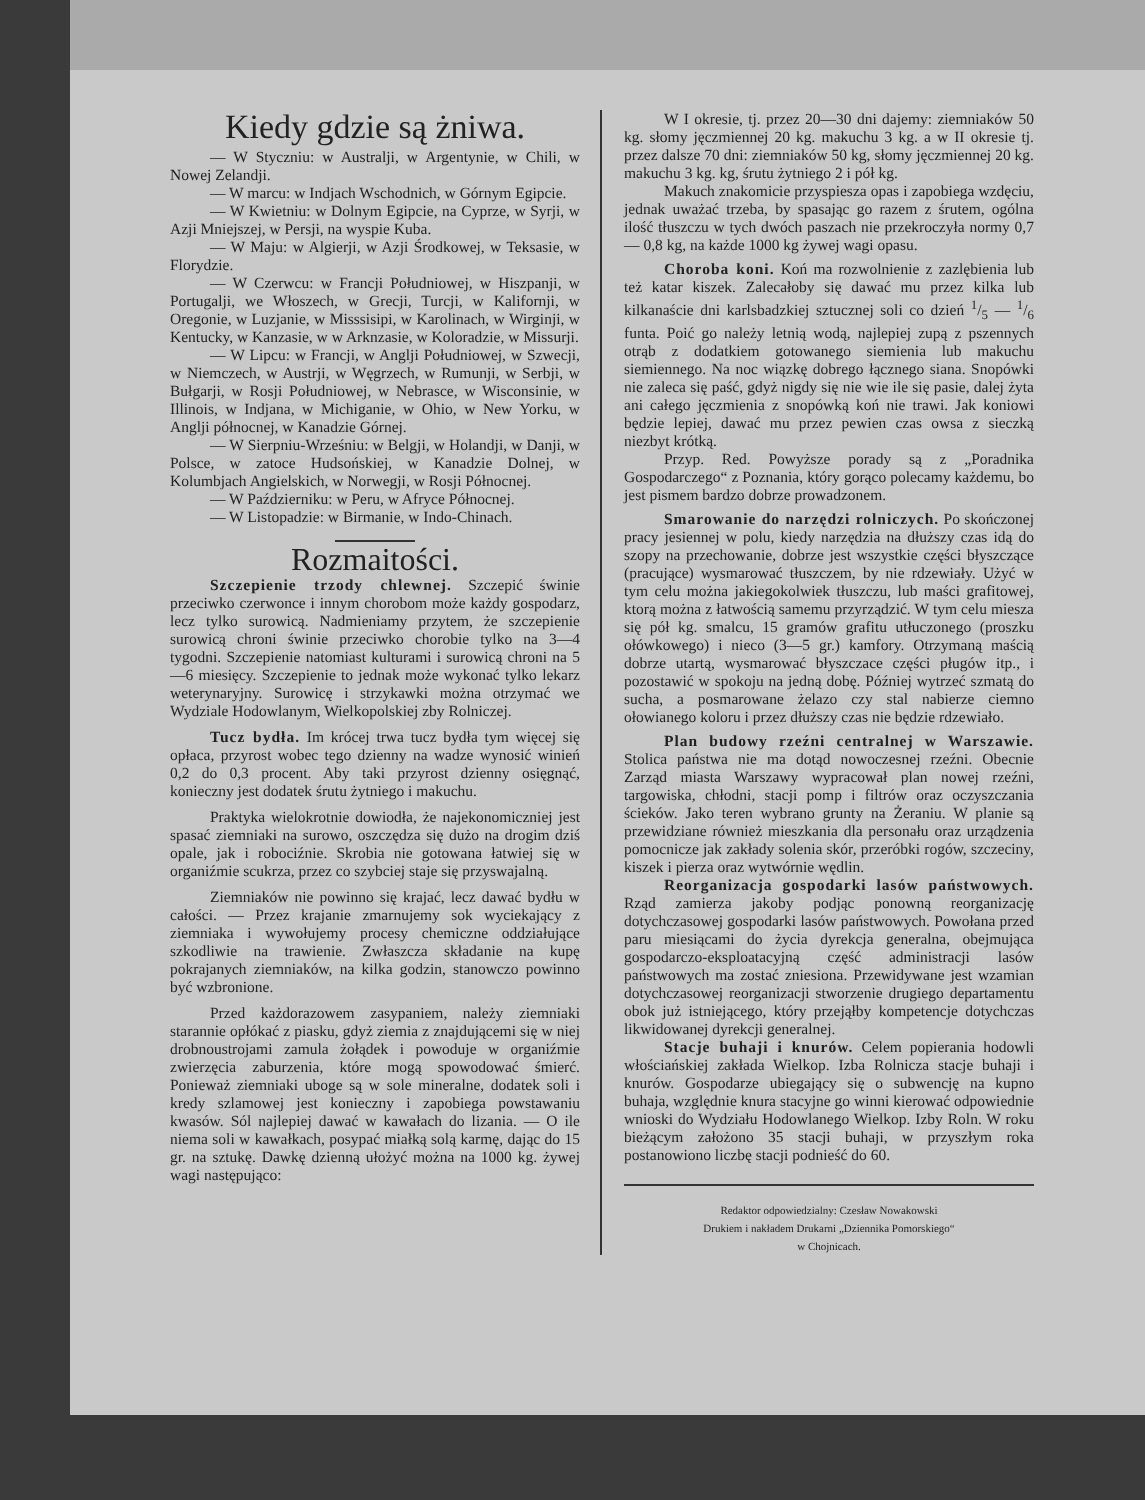Kiedy gdzie są żniwa.
— W Styczniu: w Australji, w Argentynie, w Chili, w Nowej Zelandji.
— W marcu: w Indjach Wschodnich, w Górnym Egipcie.
— W Kwietniu: w Dolnym Egipcie, na Cyprze, w Syrji, w Azji Mniejszej, w Persji, na wyspie Kuba.
— W Maju: w Algierji, w Azji Środkowej, w Teksasie, w Florydzie.
— W Czerwcu: w Francji Południowej, w Hiszpanji, w Portugalji, we Włoszech, w Grecji, Turcji, w Kalifornji, w Oregonie, w Luzjanie, w Misssisipi, w Karolinach, w Wirginji, w Kentucky, w Kanzasie, w w Arknzasie, w Koloradzie, w Missurji.
— W Lipcu: w Francji, w Anglji Południowej, w Szwecji, w Niemczech, w Austrji, w Węgrzech, w Rumunji, w Serbji, w Bułgarji, w Rosji Południowej, w Nebrasce, w Wisconsinie, w Illinois, w Indjana, w Michiganie, w Ohio, w New Yorku, w Anglji północnej, w Kanadzie Górnej.
— W Sierpniu-Wrześniu: w Belgji, w Holandji, w Danji, w Polsce, w zatoce Hudsońskiej, w Kanadzie Dolnej, w Kolumbjach Angielskich, w Norwegji, w Rosji Północnej.
— W Październiku: w Peru, w Afryce Północnej.
— W Listopadzie: w Birmanie, w Indo-Chinach.
Rozmaitości.
Szczepienie trzody chlewnej. Szczepić świnie przeciwko czerwonce i innym chorobom może każdy gospodarz, lecz tylko surowicą. Nadmieniamy przytem, że szczepienie surowicą chroni świnie przeciwko chorobie tylko na 3—4 tygodni. Szczepienie natomiast kulturami i surowicą chroni na 5—6 miesięcy. Szczepienie to jednak może wykonać tylko lekarz weterynaryjny. Surowicę i strzykawki można otrzymać we Wydziale Hodowlanym, Wielkopolskiej zby Rolniczej.
Tucz bydła. Im krócej trwa tucz bydła tym więcej się opłaca, przyrost wobec tego dzienny na wadze wynosić winień 0,2 do 0,3 procent. Aby taki przyrost dzienny osięgnąć, konieczny jest dodatek śrutu żytniego i makuchu.
Praktyka wielokrotnie dowiodła, że najekonomiczniej jest spasać ziemniaki na surowo, oszczędza się dużo na drogim dziś opale, jak i robociźnie. Skrobia nie gotowana łatwiej się w organiźmie scukrza, przez co szybciej staje się przyswajalną.
Ziemniaków nie powinno się krajać, lecz dawać bydłu w całości. — Przez krajanie zmarnujemy sok wyciekający z ziemniaka i wywołujemy procesy chemiczne oddziałujące szkodliwie na trawienie. Zwłaszcza składanie na kupę pokrajanych ziemniaków, na kilka godzin, stanowczo powinno być wzbronione.
Przed każdorazowem zasypaniem, należy ziemniaki starannie opłókać z piasku, gdyż ziemia z znajdującemi się w niej drobnoustrojami zamula żołądek i powoduje w organiźmie zwierzęcia zaburzenia, które mogą spowodować śmierć. Ponieważ ziemniaki uboge są w sole mineralne, dodatek soli i kredy szlamowej jest konieczny i zapobiega powstawaniu kwasów. Sól najlepiej dawać w kawałach do lizania. — O ile niema soli w kawałkach, posypać miałką solą karmę, dając do 15 gr. na sztukę. Dawkę dzienną ułożyć można na 1000 kg. żywej wagi następująco:
W I okresie, tj. przez 20—30 dni dajemy: ziemniaków 50 kg. słomy jęczmiennej 20 kg. makuchu 3 kg. a w II okresie tj. przez dalsze 70 dni: ziemniaków 50 kg, słomy jęczmiennej 20 kg. makuchu 3 kg. kg, śrutu żytniego 2 i pół kg.
Makuch znakomicie przyspiesza opas i zapobiega wzdęciu, jednak uważać trzeba, by spasając go razem z śrutem, ogólna ilość tłuszczu w tych dwóch paszach nie przekroczyła normy 0,7 — 0,8 kg, na każde 1000 kg żywej wagi opasu.
Choroba koni. Koń ma rozwolnienie z zazlębienia lub też katar kiszek. Zalecałoby się dawać mu przez kilka lub kilkanaście dni karlsbadzkiej sztucznej soli co dzień 1/5 — 1/6 funta. Poić go należy letnią wodą, najlepiej zupą z pszennych otrąb z dodatkiem gotowanego siemienia lub makuchu siemiennego. Na noc wiązkę dobrego łącznego siana. Snopówki nie zaleca się paść, gdyż nigdy się nie wie ile się pasie, dalej żyta ani całego jęczmienia z snopówką koń nie trawi. Jak koniowi będzie lepiej, dawać mu przez pewien czas owsa z sieczką niezbyt krótką.
Przyp. Red. Powyższe porady są z „Poradnika Gospodarczego“ z Poznania, który gorąco polecamy każdemu, bo jest pismem bardzo dobrze prowadzonem.
Smarowanie do narzędzi rolniczych. Po skończonej pracy jesiennej w polu, kiedy narzędzia na dłuższy czas idą do szopy na przechowanie, dobrze jest wszystkie części błyszczące (pracujące) wysmarować tłuszczem, by nie rdzewiały. Użyć w tym celu można jakiegokolwiek tłuszczu, lub maści grafitowej, ktorą można z łatwością samemu przyrządzić. W tym celu miesza się pół kg. smalcu, 15 gramów grafitu utłuczonego (proszku ołówkowego) i nieco (3—5 gr.) kamfory. Otrzymaną maścią dobrze utartą, wysmarować błyszczace części pługów itp., i pozostawić w spokoju na jedną dobę. Później wytrzeć szmatą do sucha, a posmarowane żelazo czy stal nabierze ciemno ołowianego koloru i przez dłuższy czas nie będzie rdzewiało.
Plan budowy rzeźni centralnej w Warszawie. Stolica państwa nie ma dotąd nowoczesnej rzeźni. Obecnie Zarząd miasta Warszawy wypracował plan nowej rzeźni, targowiska, chłodni, stacji pomp i filtrów oraz oczyszczania ścieków. Jako teren wybrano grunty na Żeraniu. W planie są przewidziane również mieszkania dla personału oraz urządzenia pomocnicze jak zakłady solenia skór, przeróbki rogów, szczeciny, kiszek i pierza oraz wytwórnie wędlin.
Reorganizacja gospodarki lasów państwowych. Rząd zamierza jakoby podjąc ponowną reorganizację dotychczasowej gospodarki lasów państwowych. Powołana przed paru miesiącami do życia dyrekcja generalna, obejmująca gospodarczo-eksploatacyjną część administracji lasów państwowych ma zostać zniesiona. Przewidywane jest wzamian dotychczasowej reorganizacji stworzenie drugiego departamentu obok już istniejącego, który przejąłby kompetencje dotychczas likwidowanej dyrekcji generalnej.
Stacje buhaji i knurów. Celem popierania hodowli włościańskiej zakłada Wielkop. Izba Rolnicza stacje buhaji i knurów. Gospodarze ubiegający się o subwencję na kupno buhaja, względnie knura stacyjne go winni kierować odpowiednie wnioski do Wydziału Hodowlanego Wielkop. Izby Roln. W roku bieżącym założono 35 stacji buhaji, w przyszłym roka postanowiono liczbę stacji podnieść do 60.
Redaktor odpowiedzialny: Czesław Nowakowski
Drukiem i nakładem Drukarni „Dziennika Pomorskiego“
w Chojnicach.